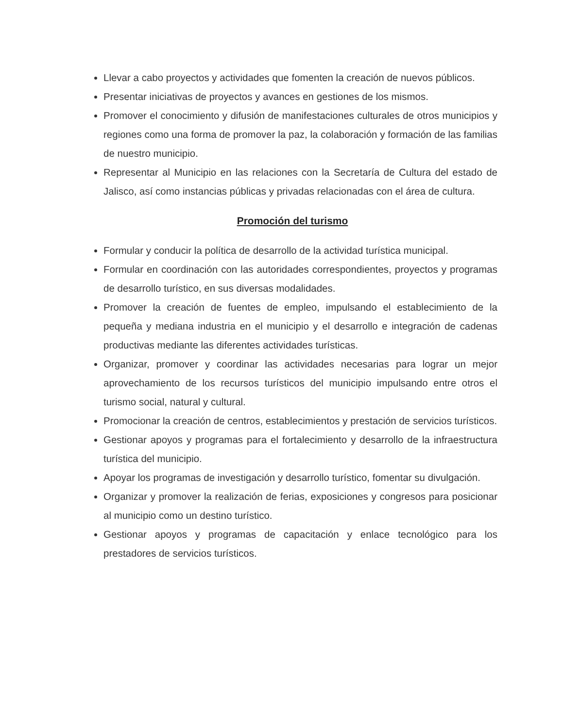Llevar a cabo proyectos y actividades que fomenten la creación de nuevos públicos.
Presentar iniciativas de proyectos y avances en gestiones de los mismos.
Promover el conocimiento y difusión de manifestaciones culturales de otros municipios y regiones como una forma de promover la paz, la colaboración y formación de las familias de nuestro municipio.
Representar al Municipio en las relaciones con la Secretaría de Cultura del estado de Jalisco, así como instancias públicas y privadas relacionadas con el área de cultura.
Promoción del turismo
Formular y conducir la política de desarrollo de la actividad turística municipal.
Formular en coordinación con las autoridades correspondientes, proyectos y programas de desarrollo turístico, en sus diversas modalidades.
Promover la creación de fuentes de empleo, impulsando el establecimiento de la pequeña y mediana industria en el municipio y el desarrollo e integración de cadenas productivas mediante las diferentes actividades turísticas.
Organizar, promover y coordinar las actividades necesarias para lograr un mejor aprovechamiento de los recursos turísticos del municipio impulsando entre otros el turismo social, natural y cultural.
Promocionar la creación de centros, establecimientos y prestación de servicios turísticos.
Gestionar apoyos y programas para el fortalecimiento y desarrollo de la infraestructura turística del municipio.
Apoyar los programas de investigación y desarrollo turístico, fomentar su divulgación.
Organizar y promover la realización de ferias, exposiciones y congresos para posicionar al municipio como un destino turístico.
Gestionar apoyos y programas de capacitación y enlace tecnológico para los prestadores de servicios turísticos.